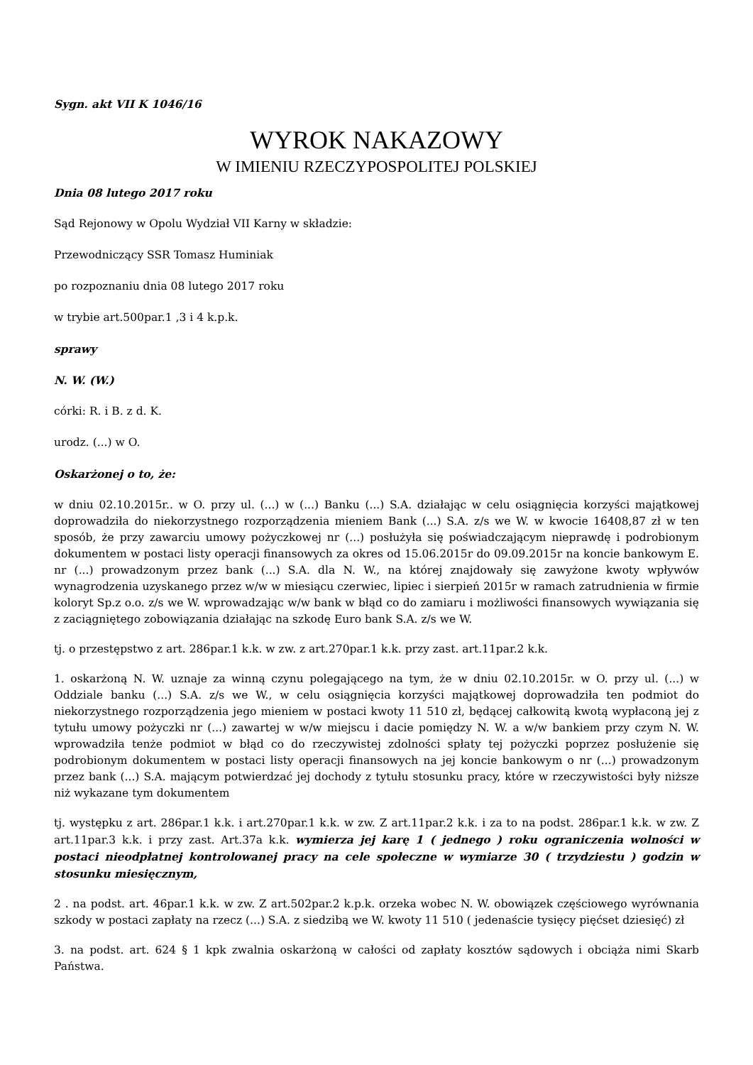Sygn. akt VII K 1046/16
WYROK NAKAZOWY
W IMIENIU RZECZYPOSPOLITEJ POLSKIEJ
Dnia 08 lutego 2017 roku
Sąd Rejonowy w Opolu Wydział VII Karny w składzie:
Przewodniczący SSR Tomasz Huminiak
po rozpoznaniu dnia 08 lutego 2017 roku
w trybie art.500par.1 ,3 i 4 k.p.k.
sprawy
N. W. (W.)
córki: R. i B. z d. K.
urodz. (...) w O.
Oskarżonej o to, że:
w dniu 02.10.2015r.. w O. przy ul. (...) w (...) Banku (...) S.A. działając w celu osiągnięcia korzyści majątkowej doprowadziła do niekorzystnego rozporządzenia mieniem Bank (...) S.A. z/s we W. w kwocie 16408,87 zł w ten sposób, że przy zawarciu umowy pożyczkowej nr (...) posłużyła się poświadczającym nieprawdę i podrobionym dokumentem w postaci listy operacji finansowych za okres od 15.06.2015r do 09.09.2015r na koncie bankowym E. nr (...) prowadzonym przez bank (...) S.A. dla N. W., na której znajdowały się zawyżone kwoty wpływów wynagrodzenia uzyskanego przez w/w w miesiącu czerwiec, lipiec i sierpień 2015r w ramach zatrudnienia w firmie koloryt Sp.z o.o. z/s we W. wprowadzając w/w bank w błąd co do zamiaru i możliwości finansowych wywiązania się z zaciągniętego zobowiązania działając na szkodę Euro bank S.A. z/s we W.
tj. o przestępstwo z art. 286par.1 k.k. w zw. z art.270par.1 k.k. przy zast. art.11par.2 k.k.
1. oskarżoną N. W. uznaje za winną czynu polegającego na tym, że w dniu 02.10.2015r. w O. przy ul. (...) w Oddziale banku (...) S.A. z/s we W., w celu osiągnięcia korzyści majątkowej doprowadziła ten podmiot do niekorzystnego rozporządzenia jego mieniem w postaci kwoty 11 510 zł, będącej całkowitą kwotą wypłaconą jej z tytułu umowy pożyczki nr (...) zawartej w w/w miejscu i dacie pomiędzy N. W. a w/w bankiem przy czym N. W. wprowadziła tenże podmiot w błąd co do rzeczywistej zdolności spłaty tej pożyczki poprzez posłużenie się podrobionym dokumentem w postaci listy operacji finansowych na jej koncie bankowym o nr (...) prowadzonym przez bank (...) S.A. mającym potwierdzać jej dochody z tytułu stosunku pracy, które w rzeczywistości były niższe niż wykazane tym dokumentem
tj. występku z art. 286par.1 k.k. i art.270par.1 k.k. w zw. Z art.11par.2 k.k. i za to na podst. 286par.1 k.k. w zw. Z art.11par.3 k.k. i przy zast. Art.37a k.k. wymierza jej karę 1 ( jednego ) roku ograniczenia wolności w postaci nieodpłatnej kontrolowanej pracy na cele społeczne w wymiarze 30 ( trzydziestu ) godzin w stosunku miesięcznym,
2 . na podst. art. 46par.1 k.k. w zw. Z art.502par.2 k.p.k. orzeka wobec N. W. obowiązek częściowego wyrównania szkody w postaci zapłaty na rzecz (...) S.A. z siedzibą we W. kwoty 11 510 ( jedenaście tysięcy pięćset dziesięć) zł
3. na podst. art. 624 § 1 kpk zwalnia oskarżoną w całości od zapłaty kosztów sądowych i obciąża nimi Skarb Państwa.